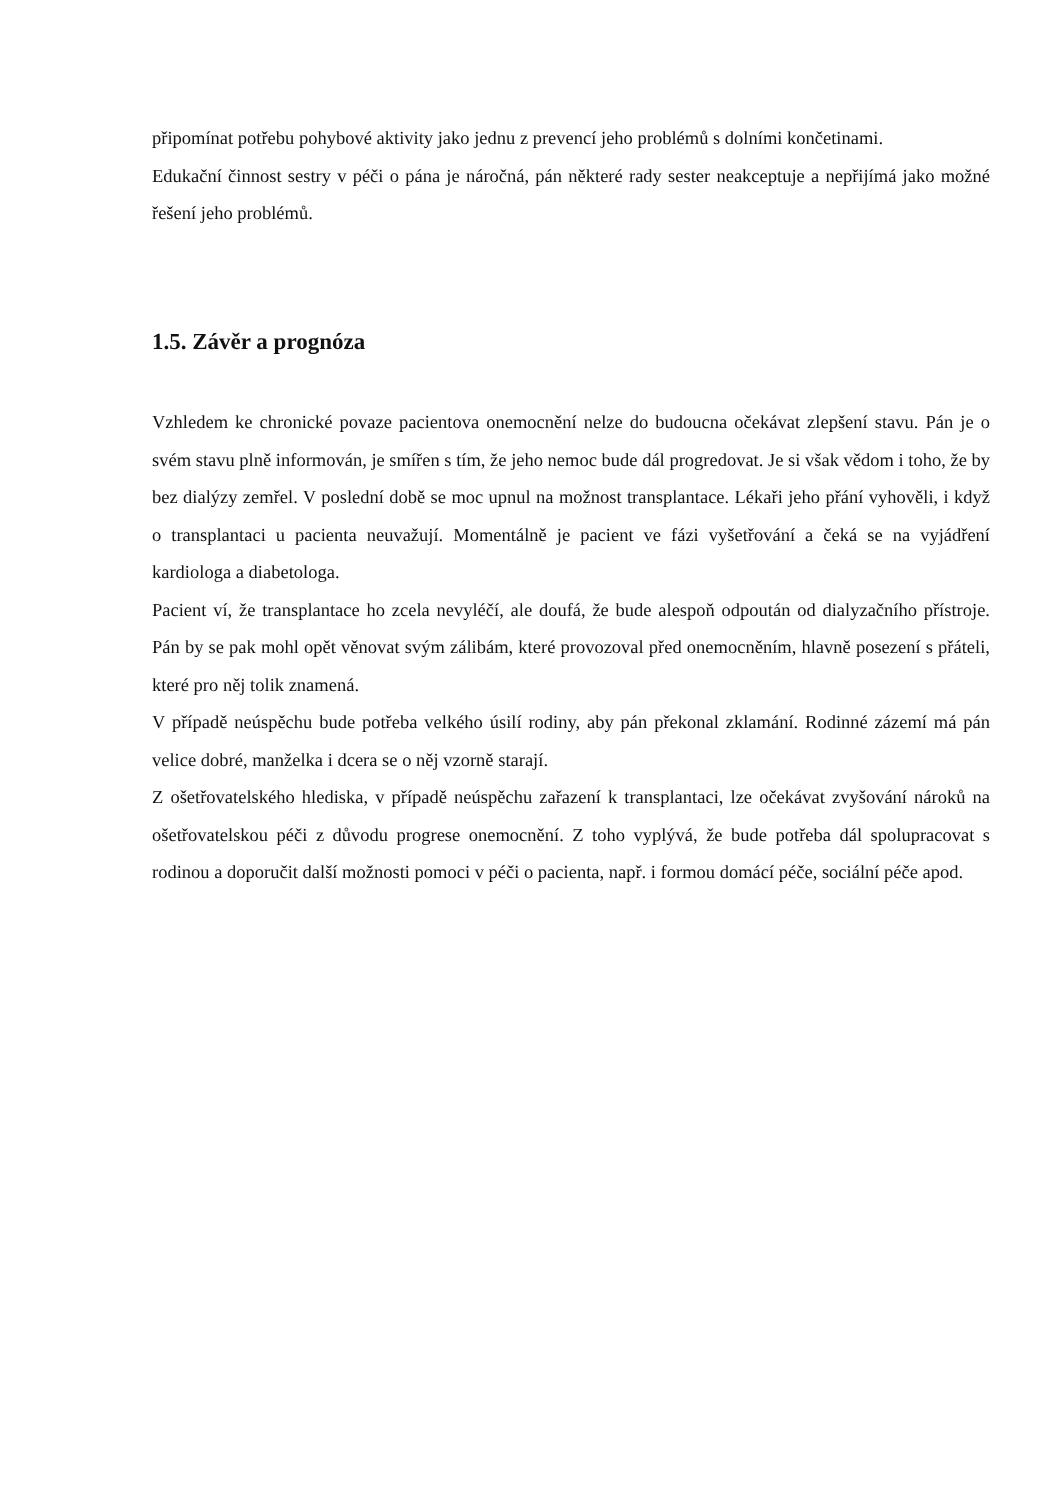připomínat potřebu pohybové aktivity jako jednu z prevencí jeho problémů s dolními končetinami.
Edukační činnost sestry v péči o pána je náročná, pán některé rady sester neakceptuje a nepřijímá jako možné řešení jeho problémů.
1.5. Závěr a prognóza
Vzhledem ke chronické povaze pacientova onemocnění nelze do budoucna očekávat zlepšení stavu. Pán je o svém stavu plně informován, je smířen s tím, že jeho nemoc bude dál progredovat. Je si však vědom i toho, že by bez dialýzy zemřel. V poslední době se moc upnul na možnost transplantace. Lékaři jeho přání vyhověli, i když o transplantaci u pacienta neuvažují. Momentálně je pacient ve fázi vyšetřování a čeká se na vyjádření kardiologa a diabetologa.
Pacient ví, že transplantace ho zcela nevyléčí, ale doufá, že bude alespoň odpoután od dialyzačního přístroje. Pán by se pak mohl opět věnovat svým zálibám, které provozoval před onemocněním, hlavně posezení s přáteli, které pro něj tolik znamená.
V případě neúspěchu bude potřeba velkého úsilí rodiny, aby pán překonal zklamání. Rodinné zázemí má pán velice dobré, manželka i dcera se o něj vzorně starají.
Z ošetřovatelského hlediska, v případě neúspěchu zařazení k transplantaci, lze očekávat zvyšování nároků na ošetřovatelskou péči z důvodu progrese onemocnění. Z toho vyplývá, že bude potřeba dál spolupracovat s rodinou a doporučit další možnosti pomoci v péči o pacienta, např. i formou domácí péče, sociální péče apod.